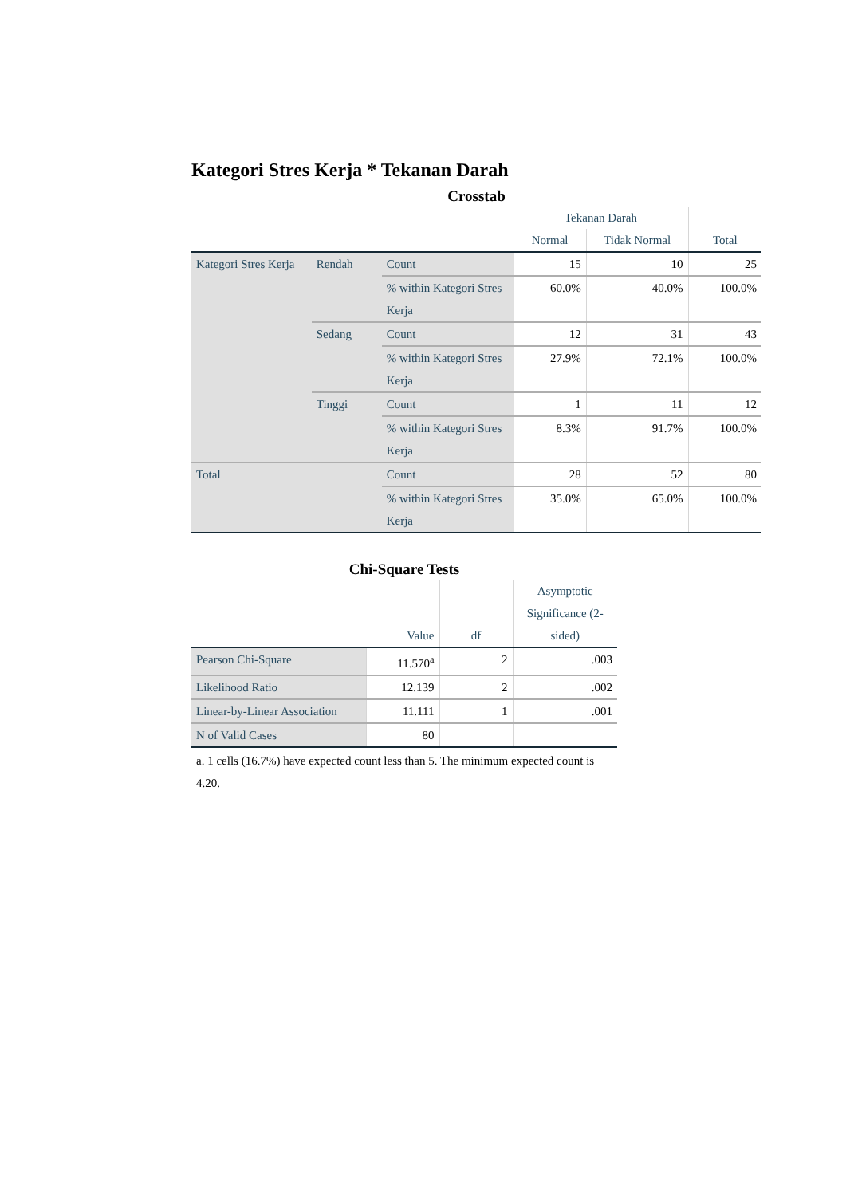Kategori Stres Kerja * Tekanan Darah
Crosstab
| | | | Tekanan Darah | | |
| --- | --- | --- | --- | --- | --- |
| | | | Normal | Tidak Normal | Total |
| Kategori Stres Kerja | Rendah | Count | 15 | 10 | 25 |
| | | % within Kategori Stres Kerja | 60.0% | 40.0% | 100.0% |
| | Sedang | Count | 12 | 31 | 43 |
| | | % within Kategori Stres Kerja | 27.9% | 72.1% | 100.0% |
| | Tinggi | Count | 1 | 11 | 12 |
| | | % within Kategori Stres Kerja | 8.3% | 91.7% | 100.0% |
| Total | | Count | 28 | 52 | 80 |
| | | % within Kategori Stres Kerja | 35.0% | 65.0% | 100.0% |
Chi-Square Tests
| | Value | df | Asymptotic Significance (2-sided) |
| --- | --- | --- | --- |
| Pearson Chi-Square | 11.570<sup>a</sup> | 2 | .003 |
| Likelihood Ratio | 12.139 | 2 | .002 |
| Linear-by-Linear Association | 11.111 | 1 | .001 |
| N of Valid Cases | 80 | | |
a. 1 cells (16.7%) have expected count less than 5. The minimum expected count is 4.20.